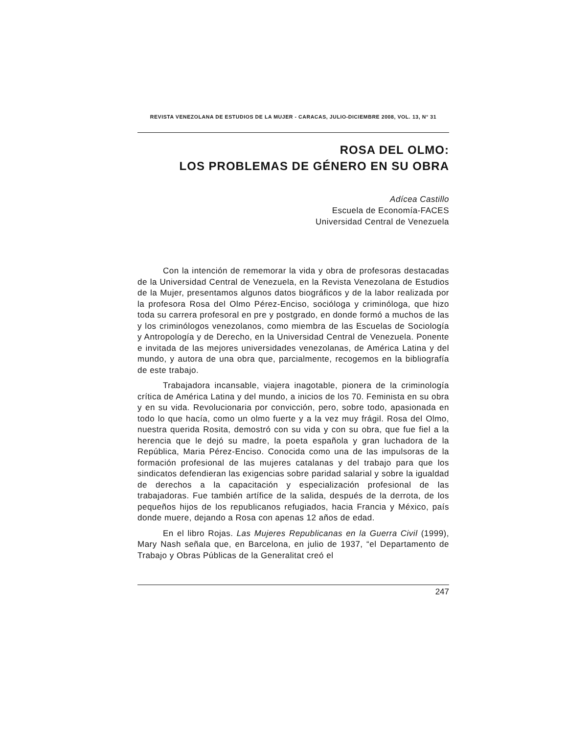REVISTA VENEZOLANA DE ESTUDIOS DE LA MUJER - CARACAS, JULIO-DICIEMBRE 2008, VOL. 13, N° 31
ROSA DEL OLMO:
LOS PROBLEMAS DE GÉNERO EN SU OBRA
Adícea Castillo
Escuela de Economía-FACES
Universidad Central de Venezuela
Con la intención de rememorar la vida y obra de profesoras destacadas de la Universidad Central de Venezuela, en la Revista Venezolana de Estudios de la Mujer, presentamos algunos datos biográficos y de la labor realizada por la profesora Rosa del Olmo Pérez-Enciso, socióloga y criminóloga, que hizo toda su carrera profesoral en pre y postgrado, en donde formó a muchos de las y los criminólogos venezolanos, como miembra de las Escuelas de Sociología y Antropología y de Derecho, en la Universidad Central de Venezuela. Ponente e invitada de las mejores universidades venezolanas, de América Latina y del mundo, y autora de una obra que, parcialmente, recogemos en la bibliografía de este trabajo.
Trabajadora incansable, viajera inagotable, pionera de la criminología crítica de América Latina y del mundo, a inicios de los 70. Feminista en su obra y en su vida. Revolucionaria por convicción, pero, sobre todo, apasionada en todo lo que hacía, como un olmo fuerte y a la vez muy frágil. Rosa del Olmo, nuestra querida Rosita, demostró con su vida y con su obra, que fue fiel a la herencia que le dejó su madre, la poeta española y gran luchadora de la República, Maria Pérez-Enciso. Conocida como una de las impulsoras de la formación profesional de las mujeres catalanas y del trabajo para que los sindicatos defendieran las exigencias sobre paridad salarial y sobre la igualdad de derechos a la capacitación y especialización profesional de las trabajadoras. Fue también artífice de la salida, después de la derrota, de los pequeños hijos de los republicanos refugiados, hacia Francia y México, país donde muere, dejando a Rosa con apenas 12 años de edad.
En el libro Rojas. Las Mujeres Republicanas en la Guerra Civil (1999), Mary Nash señala que, en Barcelona, en julio de 1937, “el Departamento de Trabajo y Obras Públicas de la Generalitat creó el
247